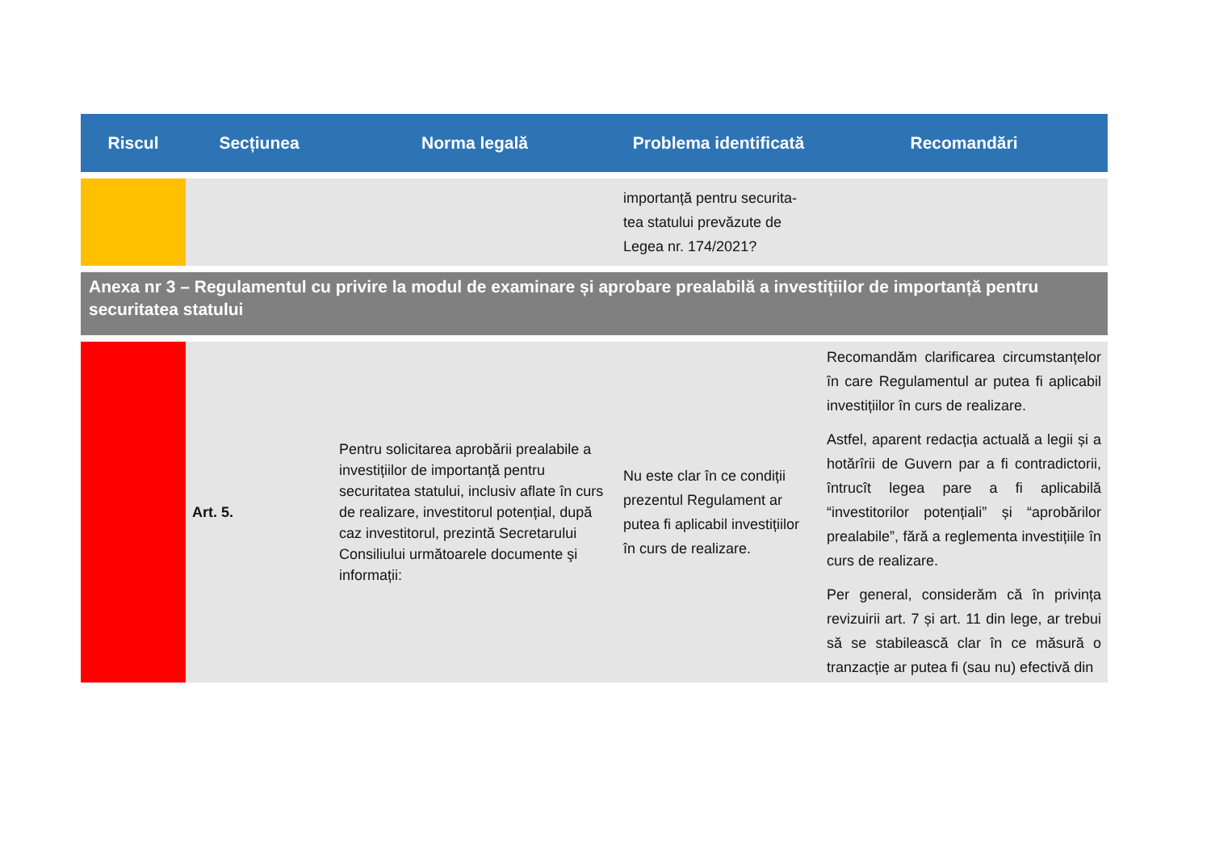| Riscul | Secțiunea | Norma legală | Problema identificată | Recomandări |
| --- | --- | --- | --- | --- |
| | | | importanță pentru securita-tea statului prevăzute de Legea nr. 174/2021? | |
| Anexa nr 3 – Regulamentul cu privire la modul de examinare și aprobare prealabilă a investițiilor de importanță pentru securitatea statului | | | | |
| | Art. 5. | Pentru solicitarea aprobării prealabile a investițiilor de importanță pentru securitatea statului, inclusiv aflate în curs de realizare, investitorul potențial, după caz investitorul, prezintă Secretarului Consiliului următoarele documente şi informații: | Nu este clar în ce condiții prezentul Regulament ar putea fi aplicabil investițiilor în curs de realizare. | Recomandăm clarificarea circumstanțelor în care Regulamentul ar putea fi aplicabil investițiilor în curs de realizare. Astfel, aparent redacția actuală a legii și a hotărîrii de Guvern par a fi contradictorii, întrucît legea pare a fi aplicabilă “investitorilor potențiali” și “aprobărilor prealabile”, fără a reglementa investițiile în curs de realizare. Per general, considerăm că în privința revizuirii art. 7 și art. 11 din lege, ar trebui să se stabilească clar în ce măsură o tranzacție ar putea fi (sau nu) efectivă din |